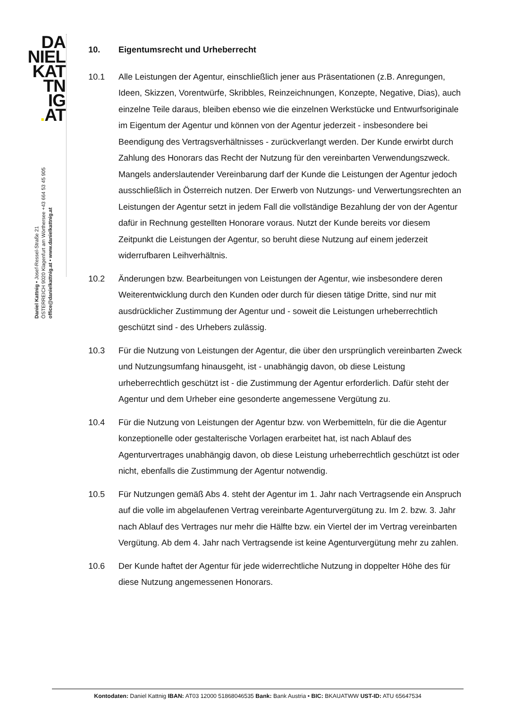DA
NIEL
KAT
TN
IG
. AT
Daniel Kattnig • Josef-Ressel-Straße 21
ÖSTERREICH 9020 Klagenfurt am Wörthersee +43 664 53 45 905
office@danielkattnig.at • www.danielkattnig.at
10. Eigentumsrecht und Urheberrecht
10.1 Alle Leistungen der Agentur, einschließlich jener aus Präsentationen (z.B. Anregungen, Ideen, Skizzen, Vorentwürfe, Skribbles, Reinzeichnungen, Konzepte, Negative, Dias), auch einzelne Teile daraus, bleiben ebenso wie die einzelnen Werkstücke und Entwurfsoriginale im Eigentum der Agentur und können von der Agentur jederzeit - insbesondere bei Beendigung des Vertragsverhältnisses - zurückverlangt werden. Der Kunde erwirbt durch Zahlung des Honorars das Recht der Nutzung für den vereinbarten Verwendungszweck. Mangels anderslautender Vereinbarung darf der Kunde die Leistungen der Agentur jedoch ausschließlich in Österreich nutzen. Der Erwerb von Nutzungs- und Verwertungsrechten an Leistungen der Agentur setzt in jedem Fall die vollständige Bezahlung der von der Agentur dafür in Rechnung gestellten Honorare voraus. Nutzt der Kunde bereits vor diesem Zeitpunkt die Leistungen der Agentur, so beruht diese Nutzung auf einem jederzeit widerrufbaren Leihverhältnis.
10.2 Änderungen bzw. Bearbeitungen von Leistungen der Agentur, wie insbesondere deren Weiterentwicklung durch den Kunden oder durch für diesen tätige Dritte, sind nur mit ausdrücklicher Zustimmung der Agentur und - soweit die Leistungen urheberrechtlich geschützt sind - des Urhebers zulässig.
10.3 Für die Nutzung von Leistungen der Agentur, die über den ursprünglich vereinbarten Zweck und Nutzungsumfang hinausgeht, ist - unabhängig davon, ob diese Leistung urheberrechtlich geschützt ist - die Zustimmung der Agentur erforderlich. Dafür steht der Agentur und dem Urheber eine gesonderte angemessene Vergütung zu.
10.4 Für die Nutzung von Leistungen der Agentur bzw. von Werbemitteln, für die die Agentur konzeptionelle oder gestalterische Vorlagen erarbeitet hat, ist nach Ablauf des Agenturvertrages unabhängig davon, ob diese Leistung urheberrechtlich geschützt ist oder nicht, ebenfalls die Zustimmung der Agentur notwendig.
10.5 Für Nutzungen gemäß Abs 4. steht der Agentur im 1. Jahr nach Vertragsende ein Anspruch auf die volle im abgelaufenen Vertrag vereinbarte Agenturvergütung zu. Im 2. bzw. 3. Jahr nach Ablauf des Vertrages nur mehr die Hälfte bzw. ein Viertel der im Vertrag vereinbarten Vergütung. Ab dem 4. Jahr nach Vertragsende ist keine Agenturvergütung mehr zu zahlen.
10.6 Der Kunde haftet der Agentur für jede widerrechtliche Nutzung in doppelter Höhe des für diese Nutzung angemessenen Honorars.
Kontodaten: Daniel Kattnig IBAN: AT03 12000 51868046535 Bank: Bank Austria • BIC: BKAUATWW UST-ID: ATU 65647534